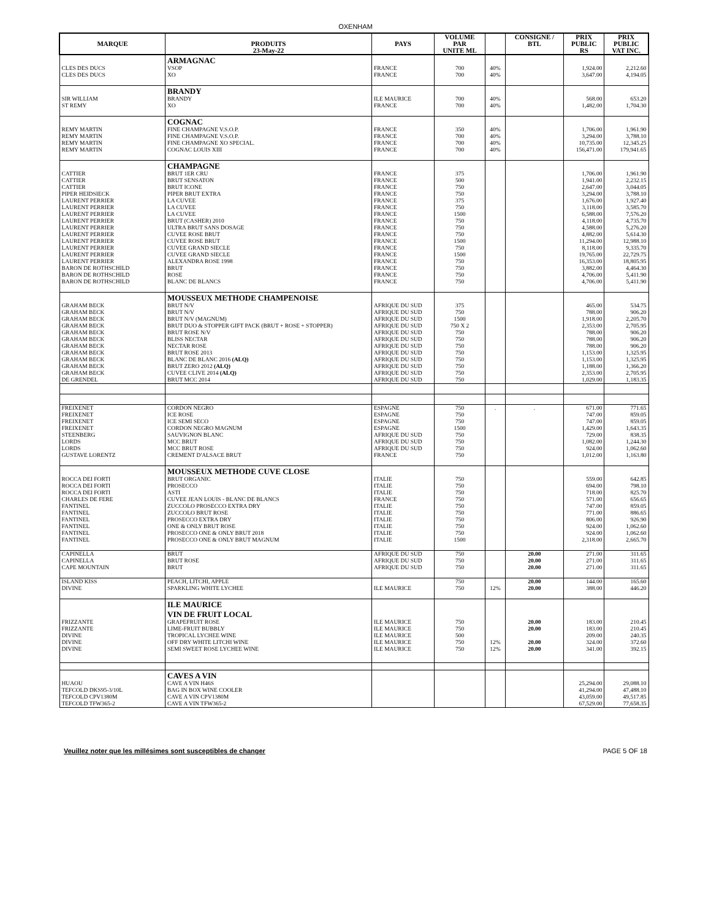OXENHAM
| | | | VOLUME | | CONSIGNE / | PRIX | PRIX |
| --- | --- | --- | --- | --- | --- | --- | --- |
| MARQUE | PRODUITS | PAYS | PAR | | BTL | PUBLIC | PUBLIC |
| | 23-May-22 | | UNITE ML | | | RS | VAT INC. |
| | ARMAGNAC | | | | | | |
| CLES DES DUCS | VSOP | FRANCE | 700 | 40% | | 1,924.00 | 2,212.60 |
| CLES DES DUCS | XO | FRANCE | 700 | 40% | | 3,647.00 | 4,194.05 |
| | BRANDY | | | | | | |
| SIR WILLIAM | BRANDY | ILE MAURICE | 700 | 40% | | 568.00 | 653.20 |
| ST REMY | XO | FRANCE | 700 | 40% | | 1,482.00 | 1,704.30 |
| | COGNAC | | | | | | |
| REMY MARTIN | FINE CHAMPAGNE V.S.O.P. | FRANCE | 350 | 40% | | 1,706.00 | 1,961.90 |
| REMY MARTIN | FINE CHAMPAGNE V.S.O.P. | FRANCE | 700 | 40% | | 3,294.00 | 3,788.10 |
| REMY MARTIN | FINE CHAMPAGNE XO SPECIAL. | FRANCE | 700 | 40% | | 10,735.00 | 12,345.25 |
| REMY MARTIN | COGNAC LOUIS XIII | FRANCE | 700 | 40% | | 156,471.00 | 179,941.65 |
| | CHAMPAGNE | | | | | | |
| CATTIER | BRUT 1ER CRU | FRANCE | 375 | | | 1,706.00 | 1,961.90 |
| CATTIER | BRUT SENSATON | FRANCE | 500 | | | 1,941.00 | 2,232.15 |
| CATTIER | BRUT ICONE | FRANCE | 750 | | | 2,647.00 | 3,044.05 |
| PIPER HEIDSIECK | PIPER BRUT EXTRA | FRANCE | 750 | | | 3,294.00 | 3,788.10 |
| LAURENT PERRIER | LA CUVEE | FRANCE | 375 | | | 1,676.00 | 1,927.40 |
| LAURENT PERRIER | LA CUVEE | FRANCE | 750 | | | 3,118.00 | 3,585.70 |
| LAURENT PERRIER | LA CUVEE | FRANCE | 1500 | | | 6,588.00 | 7,576.20 |
| LAURENT PERRIER | BRUT (CASHER) 2010 | FRANCE | 750 | | | 4,118.00 | 4,735.70 |
| LAURENT PERRIER | ULTRA BRUT SANS DOSAGE | FRANCE | 750 | | | 4,588.00 | 5,276.20 |
| LAURENT PERRIER | CUVEE ROSE BRUT | FRANCE | 750 | | | 4,882.00 | 5,614.30 |
| LAURENT PERRIER | CUVEE ROSE BRUT | FRANCE | 1500 | | | 11,294.00 | 12,988.10 |
| LAURENT PERRIER | CUVEE GRAND SIECLE | FRANCE | 750 | | | 8,118.00 | 9,335.70 |
| LAURENT PERRIER | CUVEE GRAND SIECLE | FRANCE | 1500 | | | 19,765.00 | 22,729.75 |
| LAURENT PERRIER | ALEXANDRA ROSE 1998 | FRANCE | 750 | | | 16,353.00 | 18,805.95 |
| BARON DE ROTHSCHILD | BRUT | FRANCE | 750 | | | 3,882.00 | 4,464.30 |
| BARON DE ROTHSCHILD | ROSE | FRANCE | 750 | | | 4,706.00 | 5,411.90 |
| BARON DE ROTHSCHILD | BLANC DE BLANCS | FRANCE | 750 | | | 4,706.00 | 5,411.90 |
| | MOUSSEUX METHODE CHAMPENOISE | | | | | | |
| GRAHAM BECK | BRUT N/V | AFRIQUE DU SUD | 375 | | | 465.00 | 534.75 |
| GRAHAM BECK | BRUT N/V | AFRIQUE DU SUD | 750 | | | 788.00 | 906.20 |
| GRAHAM BECK | BRUT N/V (MAGNUM) | AFRIQUE DU SUD | 1500 | | | 1,918.00 | 2,205.70 |
| GRAHAM BECK | BRUT DUO & STOPPER GIFT PACK (BRUT + ROSE + STOPPER) | AFRIQUE DU SUD | 750 X 2 | | | 2,353.00 | 2,705.95 |
| GRAHAM BECK | BRUT ROSE N/V | AFRIQUE DU SUD | 750 | | | 788.00 | 906.20 |
| GRAHAM BECK | BLISS NECTAR | AFRIQUE DU SUD | 750 | | | 788.00 | 906.20 |
| GRAHAM BECK | NECTAR ROSE | AFRIQUE DU SUD | 750 | | | 788.00 | 906.20 |
| GRAHAM BECK | BRUT ROSE 2013 | AFRIQUE DU SUD | 750 | | | 1,153.00 | 1,325.95 |
| GRAHAM BECK | BLANC DE BLANC 2016 (ALQ) | AFRIQUE DU SUD | 750 | | | 1,153.00 | 1,325.95 |
| GRAHAM BECK | BRUT ZERO 2012 (ALQ) | AFRIQUE DU SUD | 750 | | | 1,188.00 | 1,366.20 |
| GRAHAM BECK | CUVEE CLIVE 2014 (ALQ) | AFRIQUE DU SUD | 750 | | | 2,353.00 | 2,705.95 |
| DE GRENDEL | BRUT MCC 2014 | AFRIQUE DU SUD | 750 | | | 1,029.00 | 1,183.35 |
| FREIXENET | CORDON NEGRO | ESPAGNE | 750 | . | . | 671.00 | 771.65 |
| FREIXENET | ICE ROSE | ESPAGNE | 750 | | | 747.00 | 859.05 |
| FREIXENET | ICE SEMI SECO | ESPAGNE | 750 | | | 747.00 | 859.05 |
| FREIXENET | CORDON NEGRO MAGNUM | ESPAGNE | 1500 | | | 1,429.00 | 1,643.35 |
| STEENBERG | SAUVIGNON BLANC | AFRIQUE DU SUD | 750 | | | 729.00 | 838.35 |
| LORDS | MCC BRUT | AFRIQUE DU SUD | 750 | | | 1,082.00 | 1,244.30 |
| LORDS | MCC BRUT ROSE | AFRIQUE DU SUD | 750 | | | 924.00 | 1,062.60 |
| GUSTAVE LORENTZ | CREMENT D'ALSACE BRUT | FRANCE | 750 | | | 1,012.00 | 1,163.80 |
| | MOUSSEUX METHODE CUVE CLOSE | | | | | | |
| ROCCA DEI FORTI | BRUT ORGANIC | ITALIE | 750 | | | 559.00 | 642.85 |
| ROCCA DEI FORTI | PROSECCO | ITALIE | 750 | | | 694.00 | 798.10 |
| ROCCA DEI FORTI | ASTI | ITALIE | 750 | | | 718.00 | 825.70 |
| CHARLES DE FERE | CUVEE JEAN LOUIS - BLANC DE BLANCS | FRANCE | 750 | | | 571.00 | 656.65 |
| FANTINEL | ZUCCOLO PROSECCO EXTRA DRY | ITALIE | 750 | | | 747.00 | 859.05 |
| FANTINEL | ZUCCOLO BRUT ROSE | ITALIE | 750 | | | 771.00 | 886.65 |
| FANTINEL | PROSECCO EXTRA DRY | ITALIE | 750 | | | 806.00 | 926.90 |
| FANTINEL | ONE & ONLY BRUT ROSE | ITALIE | 750 | | | 924.00 | 1,062.60 |
| FANTINEL | PROSECCO ONE & ONLY BRUT 2018 | ITALIE | 750 | | | 924.00 | 1,062.60 |
| FANTINEL | PROSECCO ONE & ONLY BRUT MAGNUM | ITALIE | 1500 | | | 2,318.00 | 2,665.70 |
| CAPINELLA | BRUT | AFRIQUE DU SUD | 750 | | 20.00 | 271.00 | 311.65 |
| CAPINELLA | BRUT ROSE | AFRIQUE DU SUD | 750 | | 20.00 | 271.00 | 311.65 |
| CAPE MOUNTAIN | BRUT | AFRIQUE DU SUD | 750 | | 20.00 | 271.00 | 311.65 |
| ISLAND KISS | PEACH, LITCHI, APPLE | | 750 | | 20.00 | 144.00 | 165.60 |
| DIVINE | SPARKLING WHITE LYCHEE | ILE MAURICE | 750 | 12% | 20.00 | 388.00 | 446.20 |
| | ILE MAURICE | | | | | | |
| | VIN DE FRUIT LOCAL | | | | | | |
| FRIZZANTE | GRAPEFRUIT ROSE | ILE MAURICE | 750 | | 20.00 | 183.00 | 210.45 |
| FRIZZANTE | LIME-FRUIT BUBBLY | ILE MAURICE | 750 | | 20.00 | 183.00 | 210.45 |
| DIVINE | TROPICAL LYCHEE WINE | ILE MAURICE | 500 | | | 209.00 | 240.35 |
| DIVINE | OFF DRY WHITE LITCHI WINE | ILE MAURICE | 750 | 12% | 20.00 | 324.00 | 372.60 |
| DIVINE | SEMI SWEET ROSE LYCHEE WINE | ILE MAURICE | 750 | 12% | 20.00 | 341.00 | 392.15 |
| | CAVES A VIN | | | | | | |
| HUAOU | CAVE A VIN H46S | | | | | 25,294.00 | 29,088.10 |
| TEFCOLD DKS95-3/10L | BAG IN BOX WINE COOLER | | | | | 41,294.00 | 47,488.10 |
| TEFCOLD CPV1380M | CAVE A VIN CPV1380M | | | | | 43,059.00 | 49,517.85 |
| TEFCOLD TFW365-2 | CAVE A VIN TFW365-2 | | | | | 67,529.00 | 77,658.35 |
Veuillez noter que les millésimes sont susceptibles de changer PAGE 5 OF 18